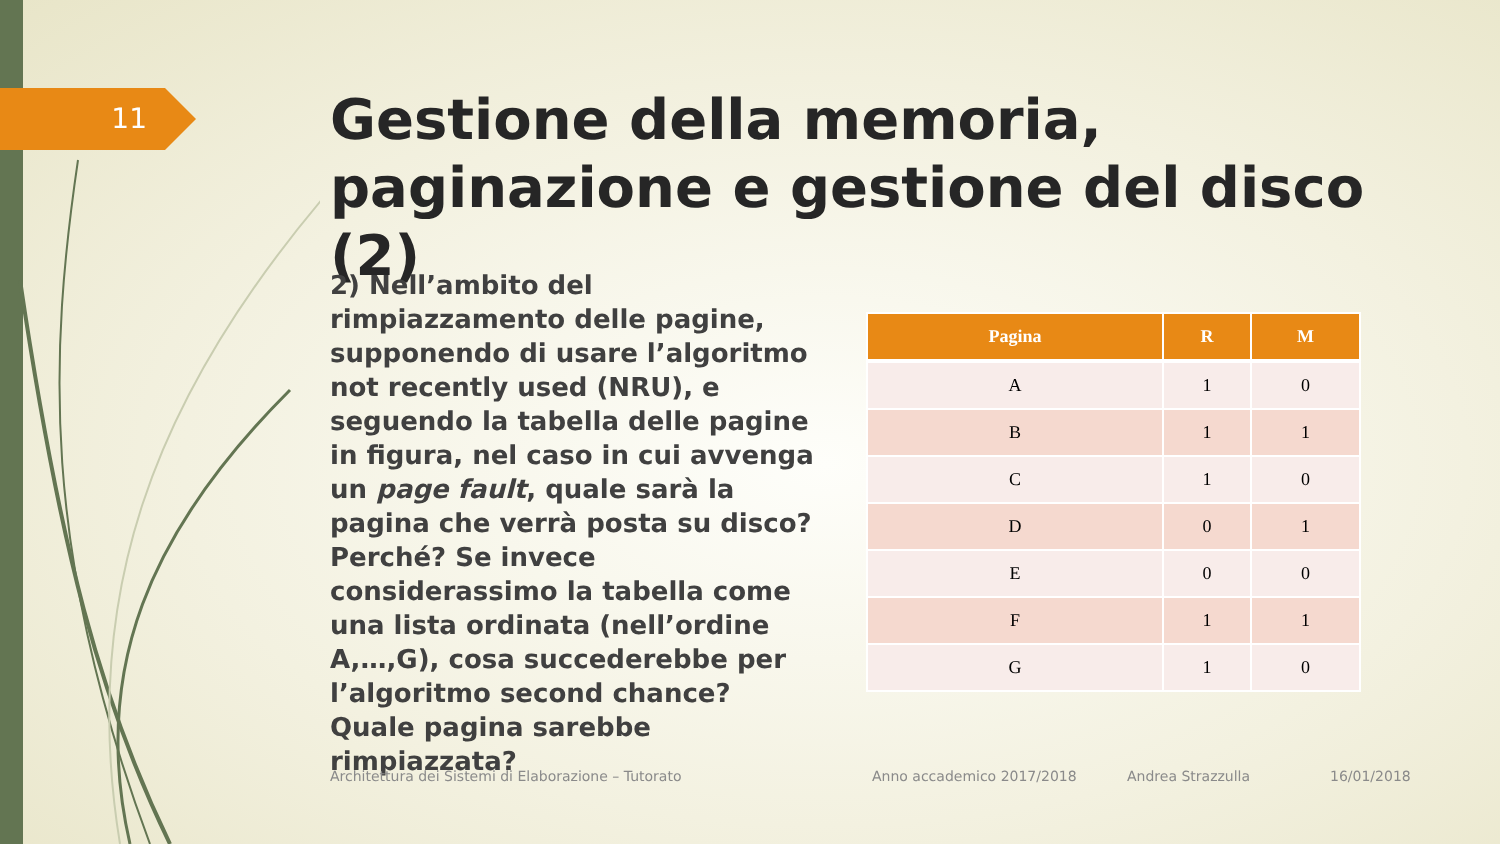11
Gestione della memoria, paginazione e gestione del disco (2)
2) Nell’ambito del rimpiazzamento delle pagine, supponendo di usare l’algoritmo not recently used (NRU), e seguendo la tabella delle pagine in figura, nel caso in cui avvenga un page fault, quale sarà la pagina che verrà posta su disco? Perché? Se invece considerassimo la tabella come una lista ordinata (nell’ordine A,…,G), cosa succederebbe per l’algoritmo second chance? Quale pagina sarebbe rimpiazzata?
| Pagina | R | M |
| --- | --- | --- |
| A | 1 | 0 |
| B | 1 | 1 |
| C | 1 | 0 |
| D | 0 | 1 |
| E | 0 | 0 |
| F | 1 | 1 |
| G | 1 | 0 |
Architettura dei Sistemi di Elaborazione – Tutorato
Anno accademico 2017/2018 Andrea Strazzulla 16/01/2018